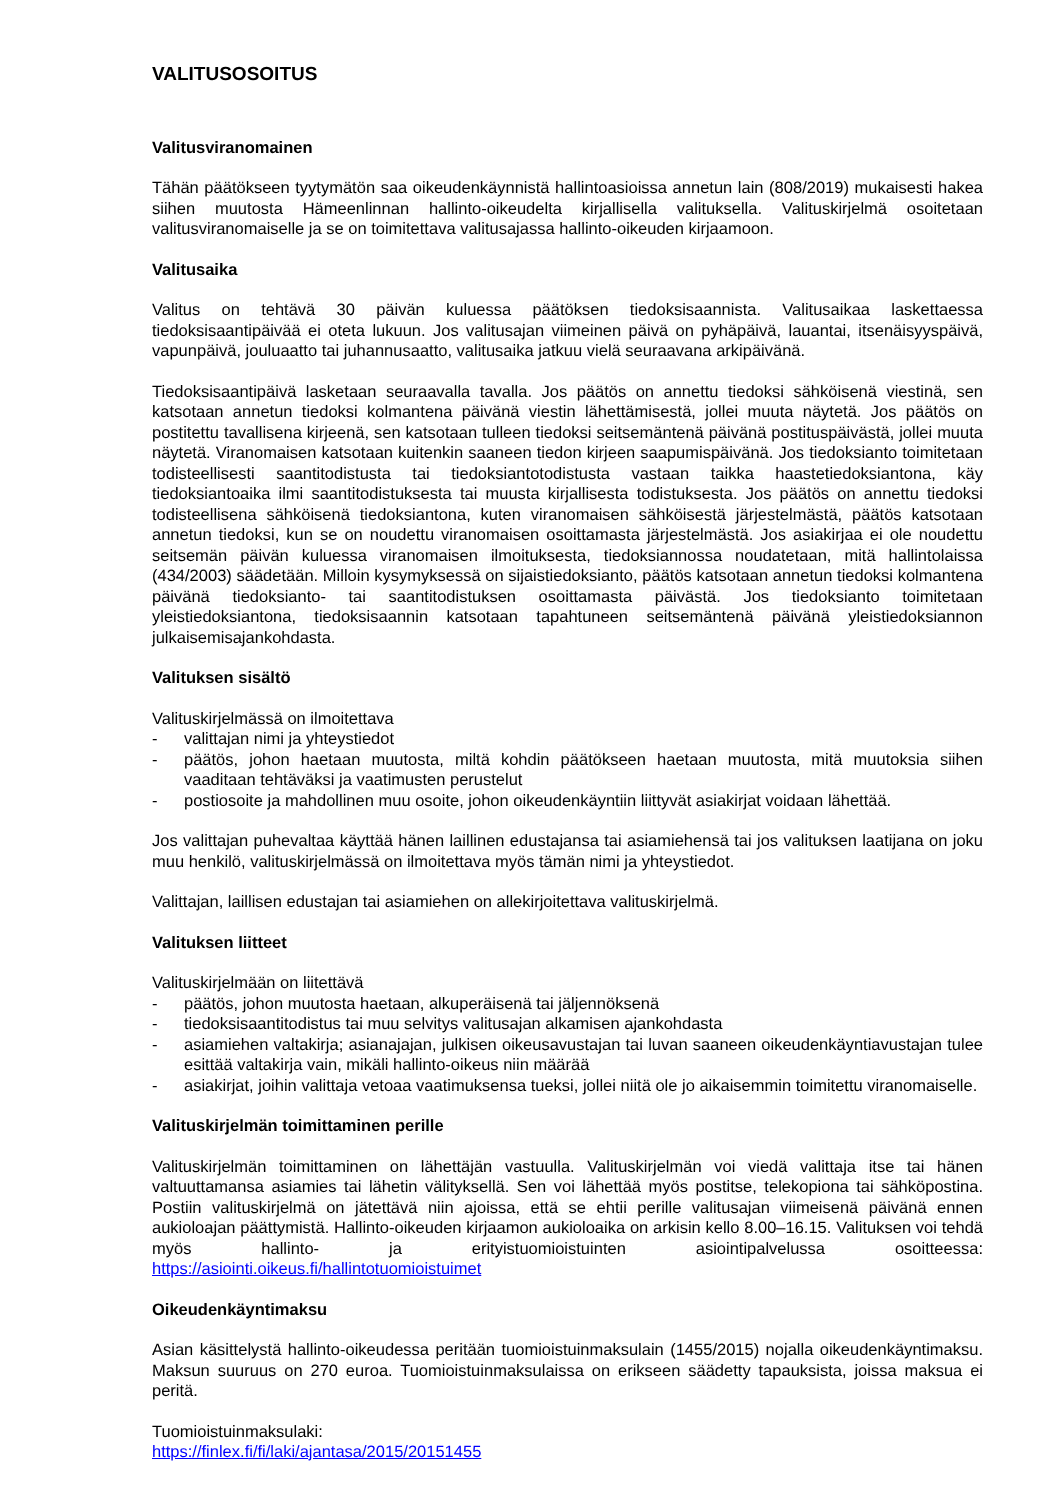VALITUSOSOITUS
Valitusviranomainen
Tähän päätökseen tyytymätön saa oikeudenkäynnistä hallintoasioissa annetun lain (808/2019) mukaisesti hakea siihen muutosta Hämeenlinnan hallinto-oikeudelta kirjallisella valituksella. Valituskirjelmä osoitetaan valitusviranomaiselle ja se on toimitettava valitusajassa hallinto-oikeuden kirjaamoon.
Valitusaika
Valitus on tehtävä 30 päivän kuluessa päätöksen tiedoksisaannista. Valitusaikaa laskettaessa tiedoksisaantipäivää ei oteta lukuun. Jos valitusajan viimeinen päivä on pyhäpäivä, lauantai, itsenäisyyspäivä, vapunpäivä, jouluaatto tai juhannusaatto, valitusaika jatkuu vielä seuraavana arkipäivänä.
Tiedoksisaantipäivä lasketaan seuraavalla tavalla. Jos päätös on annettu tiedoksi sähköisenä viestinä, sen katsotaan annetun tiedoksi kolmantena päivänä viestin lähettämisestä, jollei muuta näytetä. Jos päätös on postitettu tavallisena kirjeenä, sen katsotaan tulleen tiedoksi seitsemäntenä päivänä postituspäivästä, jollei muuta näytetä. Viranomaisen katsotaan kuitenkin saaneen tiedon kirjeen saapumispäivänä. Jos tiedoksianto toimitetaan todisteellisesti saantitodistusta tai tiedoksiantotodistusta vastaan taikka haastetiedoksiantona, käy tiedoksiantoaika ilmi saantitodistuksesta tai muusta kirjallisesta todistuksesta. Jos päätös on annettu tiedoksi todisteellisena sähköisenä tiedoksiantona, kuten viranomaisen sähköisestä järjestelmästä, päätös katsotaan annetun tiedoksi, kun se on noudettu viranomaisen osoittamasta järjestelmästä. Jos asiakirjaa ei ole noudettu seitsemän päivän kuluessa viranomaisen ilmoituksesta, tiedoksiannossa noudatetaan, mitä hallintolaissa (434/2003) säädetään. Milloin kysymyksessä on sijaistiedoksianto, päätös katsotaan annetun tiedoksi kolmantena päivänä tiedoksianto- tai saantitodistuksen osoittamasta päivästä. Jos tiedoksianto toimitetaan yleistiedoksiantona, tiedoksisaannin katsotaan tapahtuneen seitsemäntenä päivänä yleistiedoksiannon julkaisemisajankohdasta.
Valituksen sisältö
Valituskirjelmässä on ilmoitettava
- valittajan nimi ja yhteystiedot
- päätös, johon haetaan muutosta, miltä kohdin päätökseen haetaan muutosta, mitä muutoksia siihen vaaditaan tehtäväksi ja vaatimusten perustelut
- postiosoite ja mahdollinen muu osoite, johon oikeudenkäyntiin liittyvät asiakirjat voidaan lähettää.
Jos valittajan puhevaltaa käyttää hänen laillinen edustajansa tai asiamiehensä tai jos valituksen laatijana on joku muu henkilö, valituskirjelmässä on ilmoitettava myös tämän nimi ja yhteystiedot.
Valittajan, laillisen edustajan tai asiamiehen on allekirjoitettava valituskirjelmä.
Valituksen liitteet
Valituskirjelmään on liitettävä
- päätös, johon muutosta haetaan, alkuperäisenä tai jäljennöksenä
- tiedoksisaantitodistus tai muu selvitys valitusajan alkamisen ajankohdasta
- asiamiehen valtakirja; asianajajan, julkisen oikeusavustajan tai luvan saaneen oikeudenkäyntiavustajan tulee esittää valtakirja vain, mikäli hallinto-oikeus niin määrää
- asiakirjat, joihin valittaja vetoaa vaatimuksensa tueksi, jollei niitä ole jo aikaisemmin toimitettu viranomaiselle.
Valituskirjelmän toimittaminen perille
Valituskirjelmän toimittaminen on lähettäjän vastuulla. Valituskirjelmän voi viedä valittaja itse tai hänen valtuuttamansa asiamies tai lähetin välityksellä. Sen voi lähettää myös postitse, telekopiona tai sähköpostina. Postiin valituskirjelmä on jätettävä niin ajoissa, että se ehtii perille valitusajan viimeisenä päivänä ennen aukioloajan päättymistä. Hallinto-oikeuden kirjaamon aukioloaika on arkisin kello 8.00–16.15. Valituksen voi tehdä myös hallinto- ja erityistuomioistuinten asiointipalvelussa osoitteessa: https://asiointi.oikeus.fi/hallintotuomioistuimet
Oikeudenkäyntimaksu
Asian käsittelystä hallinto-oikeudessa peritään tuomioistuinmaksulain (1455/2015) nojalla oikeudenkäyntimaksu. Maksun suuruus on 270 euroa. Tuomioistuinmaksulaissa on erikseen säädetty tapauksista, joissa maksua ei peritä.
Tuomioistuinmaksulaki:
https://finlex.fi/fi/laki/ajantasa/2015/20151455